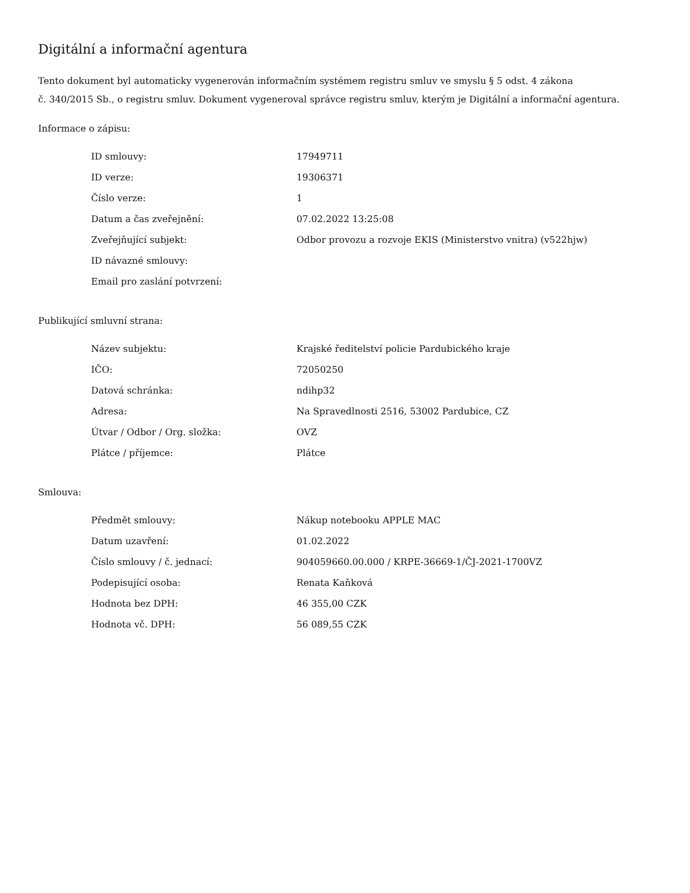Digitální a informační agentura
Tento dokument byl automaticky vygenerován informačním systémem registru smluv ve smyslu § 5 odst. 4 zákona
č. 340/2015 Sb., o registru smluv. Dokument vygeneroval správce registru smluv, kterým je Digitální a informační agentura.
Informace o zápisu:
| ID smlouvy: | 17949711 |
| ID verze: | 19306371 |
| Číslo verze: | 1 |
| Datum a čas zveřejnění: | 07.02.2022 13:25:08 |
| Zveřejňující subjekt: | Odbor provozu a rozvoje EKIS (Ministerstvo vnitra) (v522hjw) |
| ID návazné smlouvy: | |
| Email pro zaslání potvrzení: | |
Publikující smluvní strana:
| Název subjektu: | Krajské ředitelství policie Pardubického kraje |
| IČO: | 72050250 |
| Datová schránka: | ndihp32 |
| Adresa: | Na Spravedlnosti 2516, 53002 Pardubice, CZ |
| Útvar / Odbor / Org. složka: | OVZ |
| Plátce / příjemce: | Plátce |
Smlouva:
| Předmět smlouvy: | Nákup notebooku APPLE MAC |
| Datum uzavření: | 01.02.2022 |
| Číslo smlouvy / č. jednací: | 904059660.00.000 / KRPE-36669-1/ČJ-2021-1700VZ |
| Podepisující osoba: | Renata Kaňková |
| Hodnota bez DPH: | 46 355,00 CZK |
| Hodnota vč. DPH: | 56 089,55 CZK |